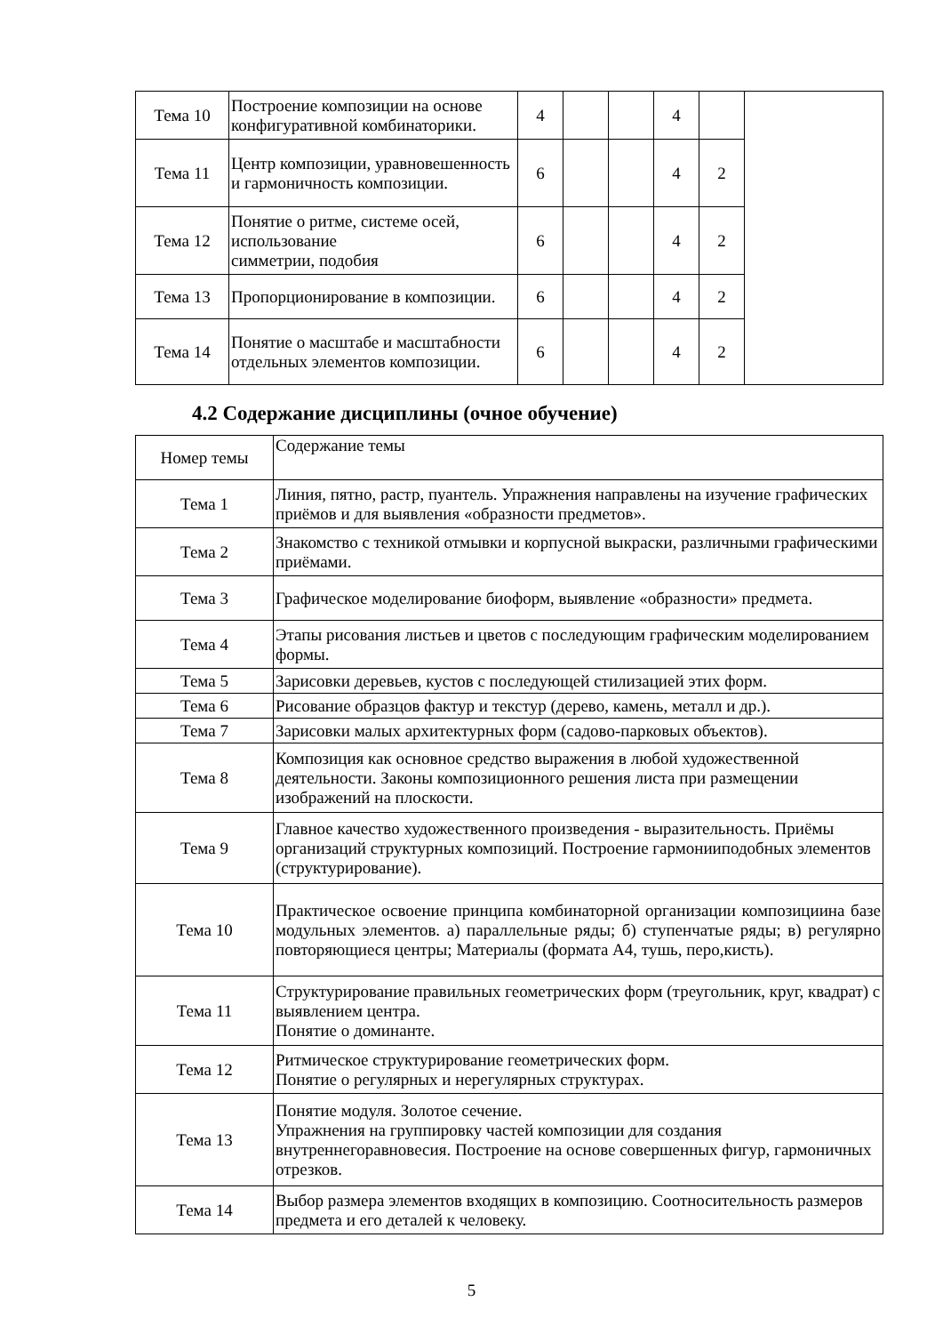| Тема 10 | Построение композиции на основе конфигуративной комбинаторики. | 4 | | | 4 | | |
| Тема 11 | Центр композиции, уравновешенность и гармоничность композиции. | 6 | | | 4 | 2 | |
| Тема 12 | Понятие о ритме, системе осей, использование симметрии, подобия | 6 | | | 4 | 2 | |
| Тема 13 | Пропорционирование в композиции. | 6 | | | 4 | 2 | |
| Тема 14 | Понятие о масштабе и масштабности отдельных элементов композиции. | 6 | | | 4 | 2 | |
4.2 Содержание дисциплины (очное обучение)
| Номер темы | Содержание темы |
| --- | --- |
| Тема 1 | Линия, пятно, растр, пуантель. Упражнения направлены на изучение графических приёмов и для выявления «образности предметов». |
| Тема 2 | Знакомство с техникой отмывки и корпусной выкраски, различными графическими приёмами. |
| Тема 3 | Графическое моделирование биоформ, выявление «образности» предмета. |
| Тема 4 | Этапы рисования листьев и цветов с последующим графическим моделированием формы. |
| Тема 5 | Зарисовки деревьев, кустов с последующей стилизацией этих форм. |
| Тема 6 | Рисование образцов фактур и текстур (дерево, камень, металл и др.). |
| Тема 7 | Зарисовки малых архитектурных форм (садово-парковых объектов). |
| Тема 8 | Композиция как основное средство выражения в любой художественной деятельности. Законы композиционного решения листа при размещении изображений на плоскости. |
| Тема 9 | Главное качество художественного произведения - выразительность. Приёмы организаций структурных композиций. Построение гармонииподобных элементов (структурирование). |
| Тема 10 | Практическое освоение принципа комбинаторной организации композициина базе модульных элементов. а) параллельные ряды; б) ступенчатые ряды; в) регулярно повторяющиеся центры; Материалы (формата А4, тушь, перо,кисть). |
| Тема 11 | Структурирование правильных геометрических форм (треугольник, круг, квадрат) с выявлением центра. Понятие о доминанте. |
| Тема 12 | Ритмическое структурирование геометрических форм. Понятие о регулярных и нерегулярных структурах. |
| Тема 13 | Понятие модуля. Золотое сечение. Упражнения на группировку частей композиции для создания внутреннегоравновесия. Построение на основе совершенных фигур, гармоничных отрезков. |
| Тема 14 | Выбор размера элементов входящих в композицию. Соотносительность размеров предмета и его деталей к человеку. |
5